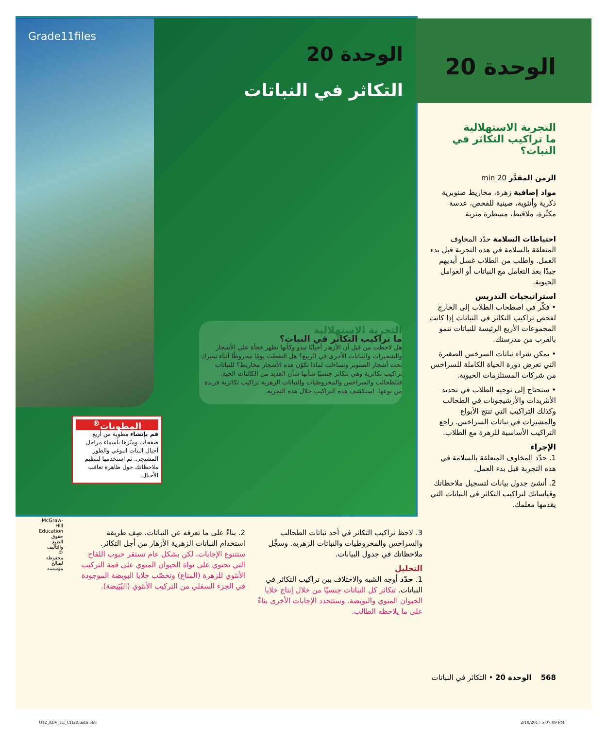Grade11files
الوحدة 20
الوحدة 20
التكاثر في النباتات
التجربة الاستهلالية
ما تراكيب التكاثر في النبات؟
الزمن المقدَّر 20 min
مواد إضافية زهرة، مخاريط صنوبرية ذكرية وأنثوية، صينية للفحص، عدسة مكبِّرة، ملاقيط، مسطرة مترية
احتياطات السلامة حدّد المخاوف المتعلقة بالسلامة في هذه التجربة قبل بدء العمل. واطلب من الطلاب غسل أيديهم جيدًا بعد التعامل مع النباتات أو العوامل الحيوية.
استراتيجيات التدريس
• فكّر في اصطحاب الطلاب إلى الخارج لفحص تراكيب التكاثر في النباتات إذا كانت المجموعات الأربع الرئيسة للنباتات تنمو بالقرب من مدرستك.
• يمكن شراء نباتات السرخس الصغيرة التي تعرض دورة الحياة الكاملة للسراخس من شركات المستلزمات الحيوية.
• ستحتاج إلى توجيه الطلاب في تحديد الأنثريدات والأرشيجونات في الطحالب وكذلك التراكيب التي تنتج الأبواغ والمشيرات في نباتات السراخس. راجع التراكيب الأساسية للزهرة مع الطلاب.
الإجراء
1. حدّد المخاوف المتعلقة بالسلامة في هذه التجربة قبل بدء العمل.
2. أنشئ جدول بيانات لتسجيل ملاحظاتك وقياساتك لتراكيب التكاثر في النباتات التي يقدمها معلمك.
التجربة الاستهلالية
ما تراكيب التكاثر في النبات؟
هل لاحظت من قبل أن الأزهار أحيانًا تبدو وكأنها تظهر فجأة على الأشجار والشجيرات والنباتات الأخرى في الربيع؟ هل التقطت يومًا مخروطًا أثناء سيرك تحت أشجار الصنوبر وتساءلت لماذا تكوّن هذه الأشجار مخاريط؟ للنباتات تراكيب تكاثرية وهي تتكاثر جنسيًا شأنها شأن العديد من الكائنات الحية. فللطحالب والسراخس والمخروطيات والنباتات الزهرية تراكيب تكاثرية فريدة من نوعها. استكشف هذه التراكيب خلال هذه التجربة.
المطويات<sup>®</sup>
قم بإنشاء مطوية من أربع صفحات وميّزها بأسماء مراحل أجيال النبات البوغي والطور المشيجي. ثم استخدمها لتنظيم ملاحظاتك حول ظاهرة تعاقب الأجيال.
3. لاحظ تراكيب التكاثر في أحد نباتات الطحالب والسراخس والمخروطيات والنباتات الزهرية. وسجِّل ملاحظاتك في جدول البيانات.
التحليل
1. حدّد أوجه الشبه والاختلاف بين تراكيب التكاثر في النباتات. تتكاثر كل النباتات جنسيًا من خلال إنتاج خلايا الحيوان المنوي والبويضة. وستتحدد الإجابات الأخرى بناءً على ما يلاحظه الطالب.
2. بناءً على ما تعرفه عن النباتات، صِف طريقة استخدام النباتات الزهرية الأزهار من أجل التكاثر. ستتنوع الإجابات، لكن بشكل عام تستقر حبوب اللقاح التي تحتوي على نواة الحيوان المنوي على قمة التركيب الأنثوي للزهرة (المتاع) وتخصّب خلايا البويضة الموجودة في الجزء السفلي من التركيب الأنثوي (البُيَيضة).
McGraw-Hill Education حقوق الطبع والتأليف © محفوظة لصالح مؤسسة
568 الوحدة 20 • التكاثر في النباتات
G12_ADV_TE_CH20.indb 568 2/18/2017 5:07:09 PM